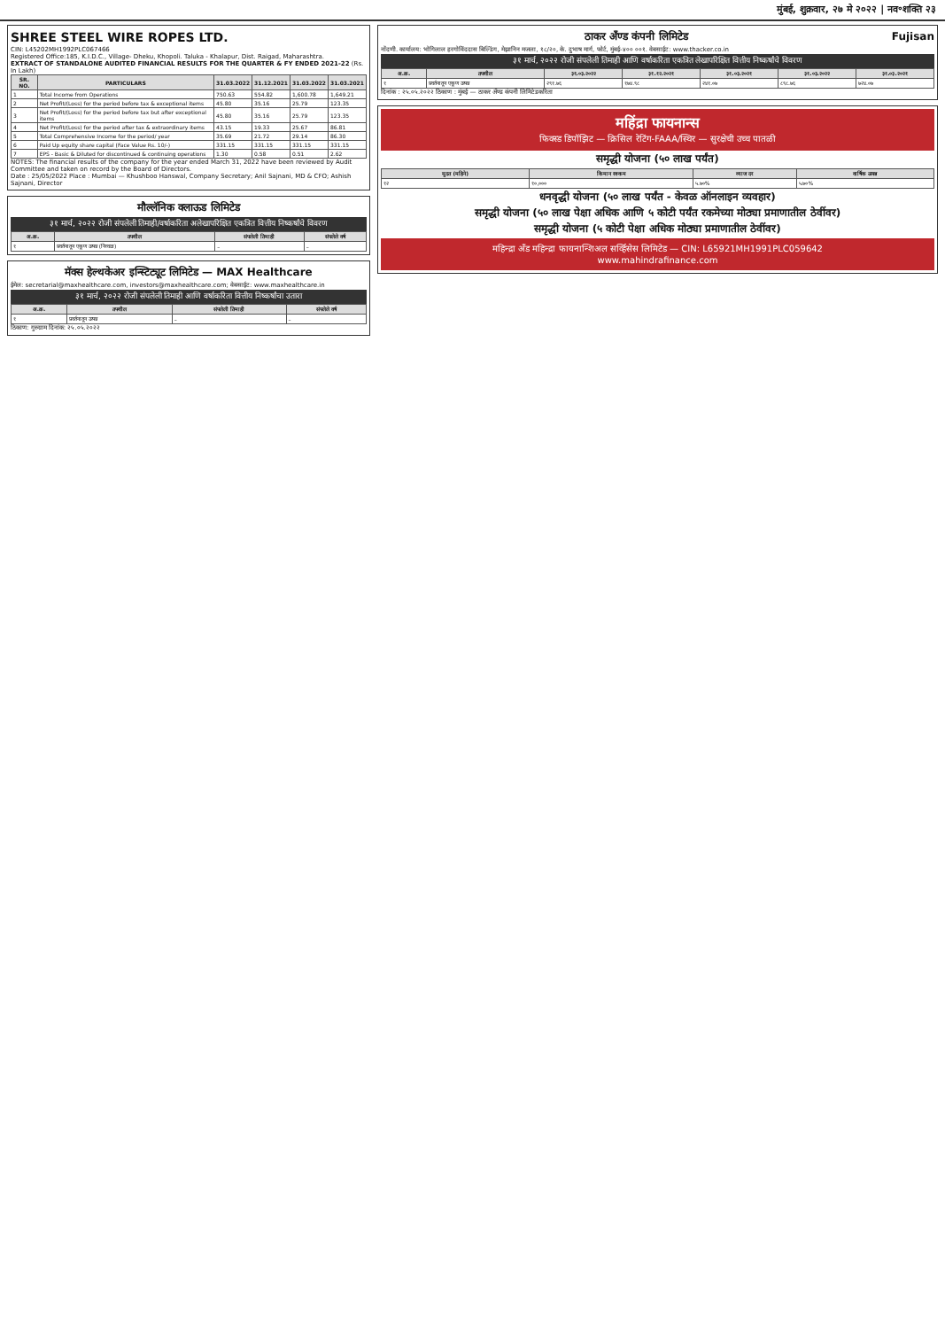मुंबई, शुक्रवार, २७ मे २०२२ | नव॰शक्ति २३
SHREE STEEL WIRE ROPES LTD.
CIN: L45202MH1992PLC067466
Registered Office:185, K.I.D.C., Village- Dheku, Khopoli. Taluka - Khalapur, Dist. Raigad, Maharashtra.
EXTRACT OF STANDALONE AUDITED FINANCIAL RESULTS FOR THE QUARTER & FY ENDED 2021-22 (Rs. In Lakh)
| SR. NO. | PARTICULARS | 31.03.2022 | 31.12.2021 | 31.03.2022 | 31.03.2021 |
| --- | --- | --- | --- | --- | --- |
| 1 | Total Income from Operations | 750.63 | 554.82 | 1,600.78 | 1,649.21 |
| 2 | Net Profit/(Loss) for the period before tax & exceptional items | 45.80 | 35.16 | 25.79 | 123.35 |
| 3 | Net Profit/(Loss) for the period before tax but after exceptional items | 45.80 | 35.16 | 25.79 | 123.35 |
| 4 | Net Profit/(Loss) for the period after tax & extraordinary items | 43.15 | 19.33 | 25.67 | 86.81 |
| 5 | Total Comprehensive Income for the period/ year | 35.69 | 21.72 | 29.14 | 86.30 |
| 6 | Paid Up equity share capital (Face Value Rs. 10/-) | 331.15 | 331.15 | 331.15 | 331.15 |
| 7 | EPS - Basic & Diluted for discontinued & continuing operations | 1.30 | 0.58 | 0.51 | 2.62 |
NOTES: The financial results of the company for the year ended March 31, 2022 have been reviewed by Audit Committee and taken on record by the Board of Directors.
Date : 25/05/2022 Place : Mumbai — Khushboo Hanswal, Company Secretary; Anil Sajnani, MD & CFO; Ashish Sajnani, Director
मौल्लॅनिक क्लाऊड लिमिटेड
३१ मार्च, २०२२ रोजी संपलेली तिमाही/वर्षाकरिता अलेखापरिक्षित एकत्रित वित्तीय निष्कर्षांचे विवरण
| अ.क्र. | तपशील | संपलेली तिमाही | संपलेले वर्ष |
| --- | --- | --- | --- |
| १ | प्रवर्तनातून एकूण उत्पन्न (निव्वळ) | – | – |
मॅक्स हेल्थकेअर इन्स्टिट्यूट लिमिटेड — MAX Healthcare
ईमेल: secretarial@maxhealthcare.com, investors@maxhealthcare.com; वेबसाईट: www.maxhealthcare.in
३१ मार्च, २०२२ रोजी संपलेली तिमाही आणि वर्षाकरिता वित्तीय निष्कर्षांचा उतारा
| अ.क्र. | तपशील | संपलेली तिमाही | संपलेले वर्ष |
| --- | --- | --- | --- |
| १ | प्रवर्तनातून उत्पन्न | – | – |
ठिकाण: गुरुग्राम दिनांक: २५.०५.२०२२
ठाकर अँण्ड कंपनी लिमिटेड Fujisan
नोंदणी. कार्यालय: भोगिलाल हरगोविंददास बिल्डिंग, मेझानिन मजला, १८/२०, के. दुभाष मार्ग, फोर्ट, मुंबई-४०० ००१. वेबसाईट: www.thacker.co.in
३१ मार्च, २०२२ रोजी संपलेली तिमाही आणि वर्षाकरिता एकत्रित लेखापरिक्षित वित्तीय निष्कर्षांचे विवरण
| अ.क्र. | तपशील | ३१.०३.२०२२ | ३१.१२.२०२१ | ३१.०३.२०२१ | ३१.०३.२०२२ | ३१.०३.२०२१ |
| --- | --- | --- | --- | --- | --- | --- |
| १ | प्रवर्तनातून एकूण उत्पन्न | २९१.७६ | १७४.९८ | २४१.०७ | ८९८.७६ | ७२४.०७ |
दिनांक : २५.०५.२०२२ ठिकाण : मुंबई — ठाकर अँण्ड कंपनी लिमिटेडकरिता
महिंद्रा फायनान्स
फिक्स्ड डिपॉझिट — क्रिसिल रेटिंग-FAAA/स्थिर — सुरक्षेची उच्च पातळी
समृद्धी योजना (५० लाख पर्यंत)
| मुदत (महिने) | किमान रक्कम | व्याज दर | वार्षिक उत्पन्न |
| --- | --- | --- | --- |
| १२ | १०,००० | ५.७०% | ५.७०% |
धनवृद्धी योजना (५० लाख पर्यंत - केवळ ऑनलाइन व्यवहार)
समृद्धी योजना (५० लाख पेक्षा अधिक आणि ५ कोटी पर्यंत रकमेच्या मोठ्या प्रमाणातील ठेवींवर)
समृद्धी योजना (५ कोटी पेक्षा अधिक मोठ्या प्रमाणातील ठेवींवर)
महिन्द्रा अँड महिन्द्रा फायनान्शिअल सर्व्हिसेस लिमिटेड — CIN: L65921MH1991PLC059642
www.mahindrafinance.com